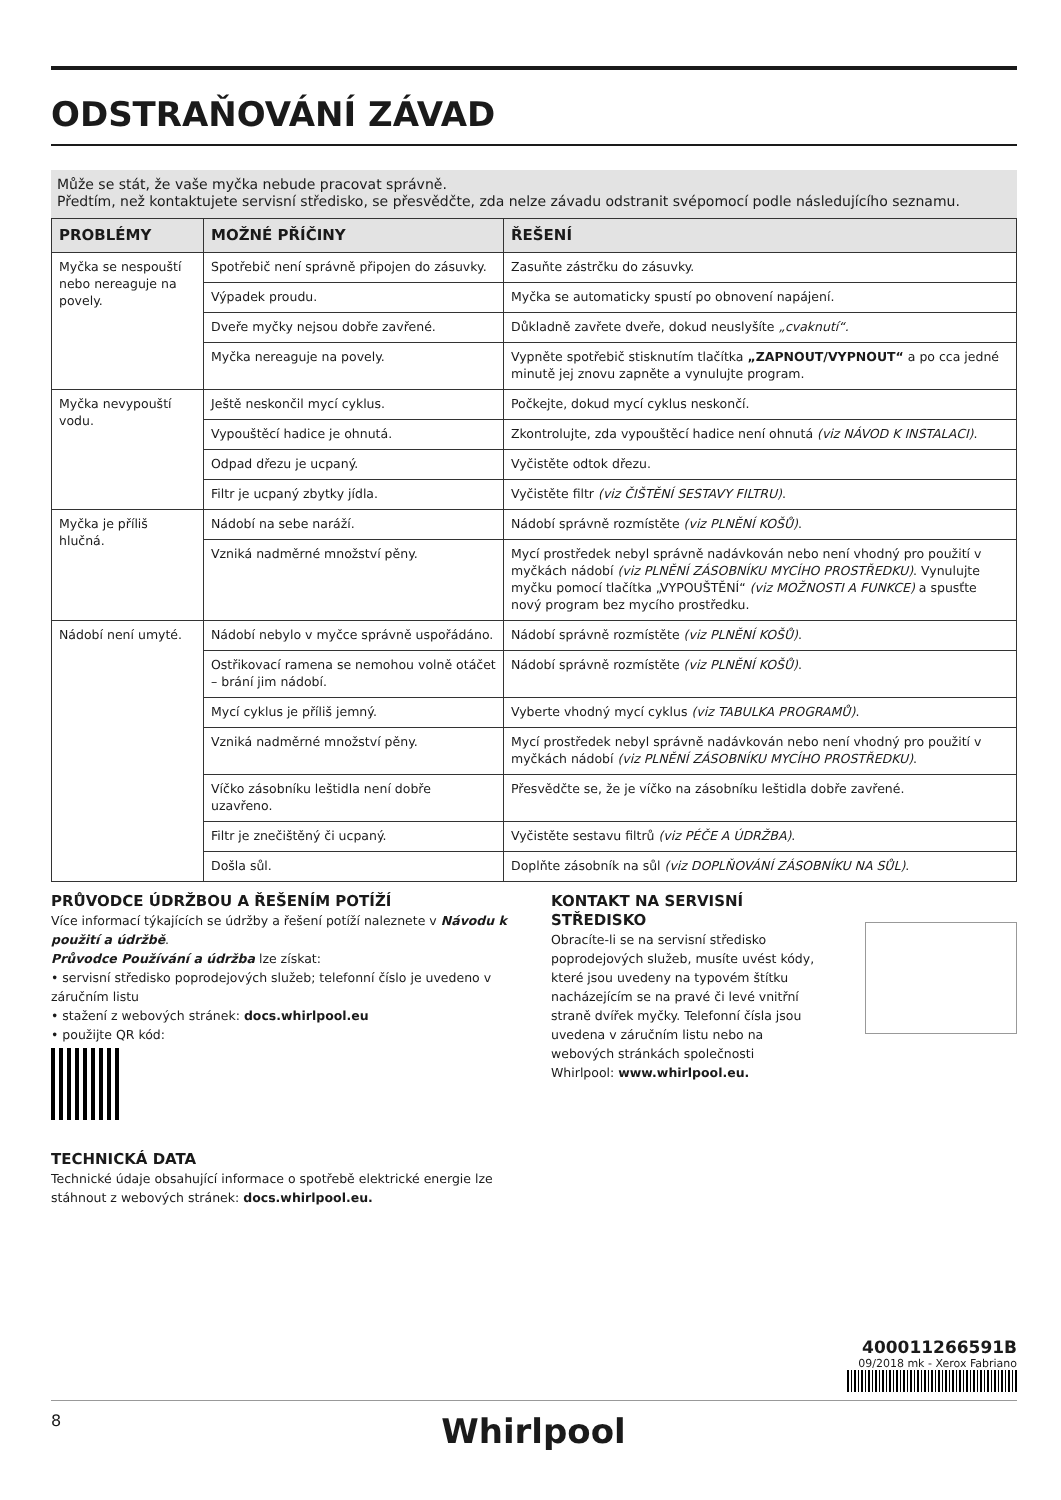ODSTRAŇOVÁNÍ ZÁVAD
Může se stát, že vaše myčka nebude pracovat správně.
Předtím, než kontaktujete servisní středisko, se přesvědčte, zda nelze závadu odstranit svépomocí podle následujícího seznamu.
| PROBLÉMY | MOŽNÉ PŘÍČINY | ŘEŠENÍ |
| --- | --- | --- |
| Myčka se nespouští nebo nereaguje na povely. | Spotřebič není správně připojen do zásuvky. | Zasuňte zástrčku do zásuvky. |
| | Výpadek proudu. | Myčka se automaticky spustí po obnovení napájení. |
| | Dveře myčky nejsou dobře zavřené. | Důkladně zavřete dveře, dokud neuslyšíte „cvaknutí“. |
| | Myčka nereaguje na povely. | Vypněte spotřebič stisknutím tlačítka „ZAPNOUT/VYPNOUT“ a po cca jedné minutě jej znovu zapněte a vynulujte program. |
| Myčka nevypouští vodu. | Ještě neskončil mycí cyklus. | Počkejte, dokud mycí cyklus neskončí. |
| | Vypouštěcí hadice je ohnutá. | Zkontrolujte, zda vypouštěcí hadice není ohnutá (viz NÁVOD K INSTALACI) . |
| | Odpad dřezu je ucpaný. | Vyčistěte odtok dřezu. |
| | Filtr je ucpaný zbytky jídla. | Vyčistěte filtr (viz ČIŠTĚNÍ SESTAVY FILTRU) . |
| Myčka je příliš hlučná. | Nádobí na sebe naráží. | Nádobí správně rozmístěte (viz PLNĚNÍ KOŠŮ) . |
| | Vzniká nadměrné množství pěny. | Mycí prostředek nebyl správně nadávkován nebo není vhodný pro použití v myčkách nádobí (viz PLNĚNÍ ZÁSOBNÍKU MYCÍHO PROSTŘEDKU) . Vynulujte myčku pomocí tlačítka „VYPOUŠTĚNÍ“ (viz MOŽNOSTI A FUNKCE) a spusťte nový program bez mycího prostředku. |
| Nádobí není umyté. | Nádobí nebylo v myčce správně uspořádáno. | Nádobí správně rozmístěte (viz PLNĚNÍ KOŠŮ) . |
| | Ostřikovací ramena se nemohou volně otáčet – brání jim nádobí. | Nádobí správně rozmístěte (viz PLNĚNÍ KOŠŮ) . |
| | Mycí cyklus je příliš jemný. | Vyberte vhodný mycí cyklus (viz TABULKA PROGRAMŮ) . |
| | Vzniká nadměrné množství pěny. | Mycí prostředek nebyl správně nadávkován nebo není vhodný pro použití v myčkách nádobí (viz PLNĚNÍ ZÁSOBNÍKU MYCÍHO PROSTŘEDKU) . |
| | Víčko zásobníku leštidla není dobře uzavřeno. | Přesvědčte se, že je víčko na zásobníku leštidla dobře zavřené. |
| | Filtr je znečištěný či ucpaný. | Vyčistěte sestavu filtrů (viz PÉČE A ÚDRŽBA) . |
| | Došla sůl. | Doplňte zásobník na sůl (viz DOPLŇOVÁNÍ ZÁSOBNÍKU NA SŮL) . |
PRŮVODCE ÚDRŽBOU A ŘEŠENÍM POTÍŽÍ
Více informací týkajících se údržby a řešení potíží naleznete v Návodu k použití a údržbě.
Průvodce Používání a údržba lze získat:
• servisní středisko poprodejových služeb; telefonní číslo je uvedeno v záručním listu
• stažení z webových stránek: docs.whirlpool.eu
• použijte QR kód:
TECHNICKÁ DATA
Technické údaje obsahující informace o spotřebě elektrické energie lze stáhnout z webových stránek: docs.whirlpool.eu.
KONTAKT NA SERVISNÍ STŘEDISKO
Obracíte-li se na servisní středisko poprodejových služeb, musíte uvést kódy, které jsou uvedeny na typovém štítku nacházejícím se na pravé či levé vnitřní straně dvířek myčky. Telefonní čísla jsou uvedena v záručním listu nebo na webových stránkách společnosti Whirlpool: www.whirlpool.eu.
400011266591B
09/2018 mk - Xerox Fabriano
8 Whirlpool